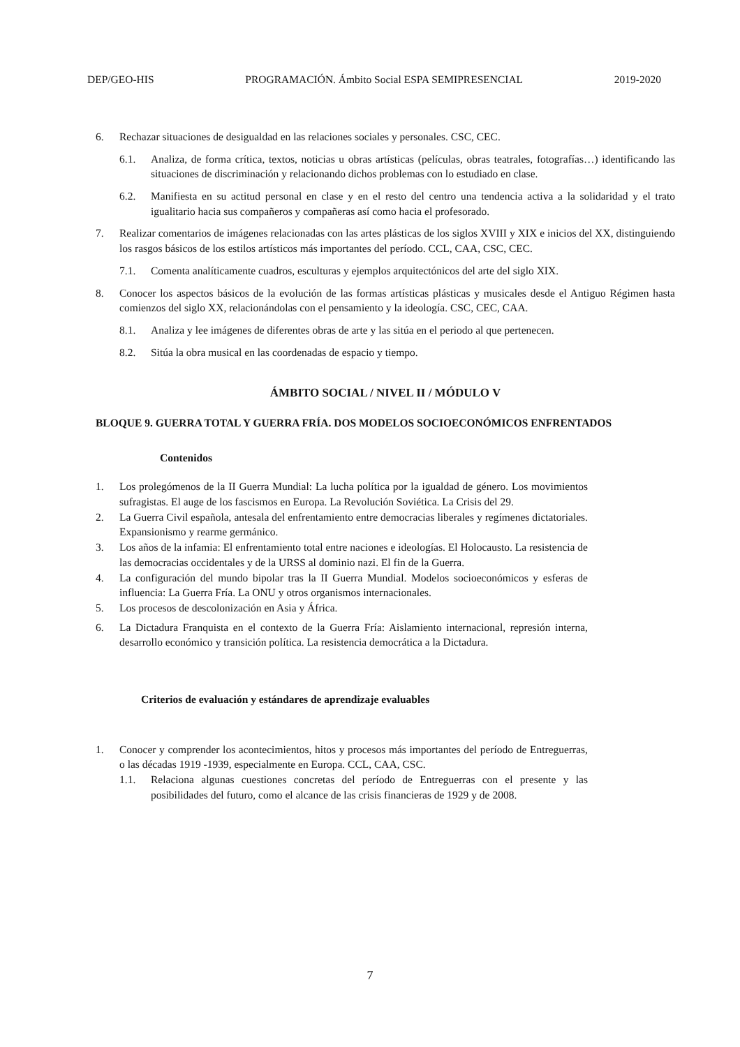DEP/GEO-HIS PROGRAMACIÓN. Ámbito Social ESPA SEMIPRESENCIAL 2019-2020
6. Rechazar situaciones de desigualdad en las relaciones sociales y personales. CSC, CEC.
6.1. Analiza, de forma crítica, textos, noticias u obras artísticas (películas, obras teatrales, fotografías…) identificando las situaciones de discriminación y relacionando dichos problemas con lo estudiado en clase.
6.2. Manifiesta en su actitud personal en clase y en el resto del centro una tendencia activa a la solidaridad y el trato igualitario hacia sus compañeros y compañeras así como hacia el profesorado.
7. Realizar comentarios de imágenes relacionadas con las artes plásticas de los siglos XVIII y XIX e inicios del XX, distinguiendo los rasgos básicos de los estilos artísticos más importantes del período. CCL, CAA, CSC, CEC.
7.1. Comenta analíticamente cuadros, esculturas y ejemplos arquitectónicos del arte del siglo XIX.
8. Conocer los aspectos básicos de la evolución de las formas artísticas plásticas y musicales desde el Antiguo Régimen hasta comienzos del siglo XX, relacionándolas con el pensamiento y la ideología. CSC, CEC, CAA.
8.1. Analiza y lee imágenes de diferentes obras de arte y las sitúa en el periodo al que pertenecen.
8.2. Sitúa la obra musical en las coordenadas de espacio y tiempo.
ÁMBITO SOCIAL / NIVEL II / MÓDULO V
BLOQUE 9. GUERRA TOTAL Y GUERRA FRÍA. DOS MODELOS SOCIOECONÓMICOS ENFRENTADOS
Contenidos
1. Los prolegómenos de la II Guerra Mundial: La lucha política por la igualdad de género. Los movimientos sufragistas. El auge de los fascismos en Europa. La Revolución Soviética. La Crisis del 29.
2. La Guerra Civil española, antesala del enfrentamiento entre democracias liberales y regímenes dictatoriales. Expansionismo y rearme germánico.
3. Los años de la infamia: El enfrentamiento total entre naciones e ideologías. El Holocausto. La resistencia de las democracias occidentales y de la URSS al dominio nazi. El fin de la Guerra.
4. La configuración del mundo bipolar tras la II Guerra Mundial. Modelos socioeconómicos y esferas de influencia: La Guerra Fría. La ONU y otros organismos internacionales.
5. Los procesos de descolonización en Asia y África.
6. La Dictadura Franquista en el contexto de la Guerra Fría: Aislamiento internacional, represión interna, desarrollo económico y transición política. La resistencia democrática a la Dictadura.
Criterios de evaluación y estándares de aprendizaje evaluables
1. Conocer y comprender los acontecimientos, hitos y procesos más importantes del período de Entreguerras, o las décadas 1919 -1939, especialmente en Europa. CCL, CAA, CSC.
1.1. Relaciona algunas cuestiones concretas del período de Entreguerras con el presente y las posibilidades del futuro, como el alcance de las crisis financieras de 1929 y de 2008.
7